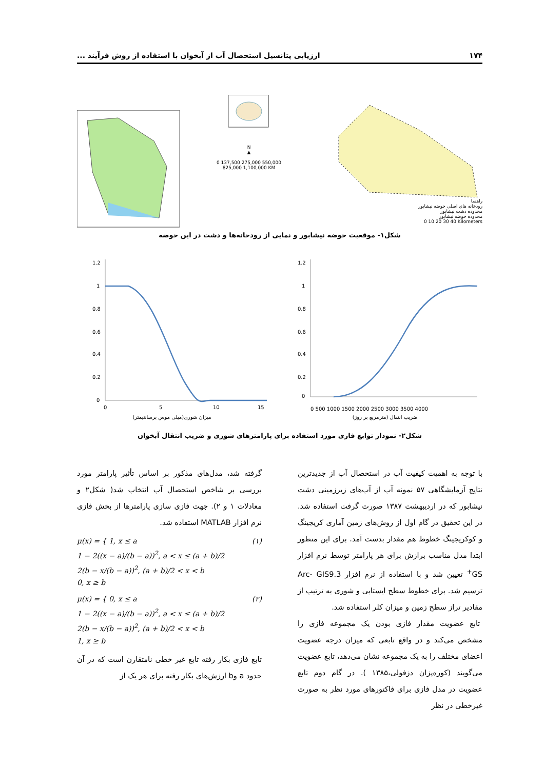۱۷۴ ارزیابی پتانسیل استحصال آب از آبخوان با استفاده از روش فرآیند ...
N
▲
0 137,500 275,000 550,000 825,000 1,100,000 KM
راهنما
رودخانه های اصلی حوضه نیشابور
محدوده دشت نیشابور
محدوده حوضه نیشابور
0 10 20 30 40 Kilometers
شکل۱- موقعیت حوضه نیشابور و نمایی از رودخانه‌ها و دشت در این حوضه
1.2
1
0.8
0.6
0.4
0.2
0
0
5
10
15
میزان شوری(میلی موس برسانتیمتر)
1.2
1
0.8
0.6
0.4
0.2
0
0 500 1000 1500 2000 2500 3000 3500 4000
ضریب انتقال (مترمربع بر روز)
شکل۲- نمودار توابع فازی مورد استفاده برای پارامترهای شوری و ضریب انتقال آبخوان
با توجه به اهمیت کیفیت آب در استحصال آب از جدیدترین نتایج آزمایشگاهی ۵۷ نمونه آب از آب‌های زیرزمینی دشت نیشابور که در اردیبهشت ۱۳۸۷ صورت گرفت استفاده شد. در این تحقیق در گام اول از روش‌های زمین آماری کریجینگ و کوکریجینگ خطوط هم مقدار بدست آمد. برای این منظور ابتدا مدل مناسب برازش برای هر پارامتر توسط نرم افزار GS<sup>+</sup> تعیین شد و با استفاده از نرم افزار Arc- GIS9.3 ترسیم شد. برای خطوط سطح ایستابی و شوری به ترتیب از مقادیر تراز سطح زمین و میزان کلر استفاده شد.
تابع عضویت مقدار فازی بودن یک مجموعه فازی را مشخص می‌کند و در واقع تابعی که میزان درجه عضویت اعضای مختلف را به یک مجموعه نشان می‌دهد، تابع عضویت می‌گویند (کوره‌پزان دزفولی،۱۳۸۵ ). در گام دوم تابع عضویت در مدل فازی برای فاکتورهای مورد نظر به صورت غیرخطی در نظر
گرفته شد، مدل‌های مذکور بر اساس تأثیر پارامتر مورد بررسی بر شاخص استحصال آب انتخاب شد( شکل۲ و معادلات ۱ و ۲). جهت فازی سازی پارامترها از بخش فازی نرم افزار MATLAB استفاده شد.
μ(x) = { 1, x ≤ a
1 − 2((x − a)/(b − a))<sup>2</sup>, a < x ≤ (a + b)/2
2(b − x/(b − a))<sup>2</sup>, (a + b)/2 < x < b
0, x ≥ b (۱)
μ(x) = { 0, x ≤ a
1 − 2((x − a)/(b − a))<sup>2</sup>, a < x ≤ (a + b)/2
2(b − x/(b − a))<sup>2</sup>, (a + b)/2 < x < b
1, x ≥ b (۲)
تابع فازی بکار رفته تابع غیر خطی نامتقارن است که در آن حدود a وb ارزش‌های بکار رفته برای هر یک از